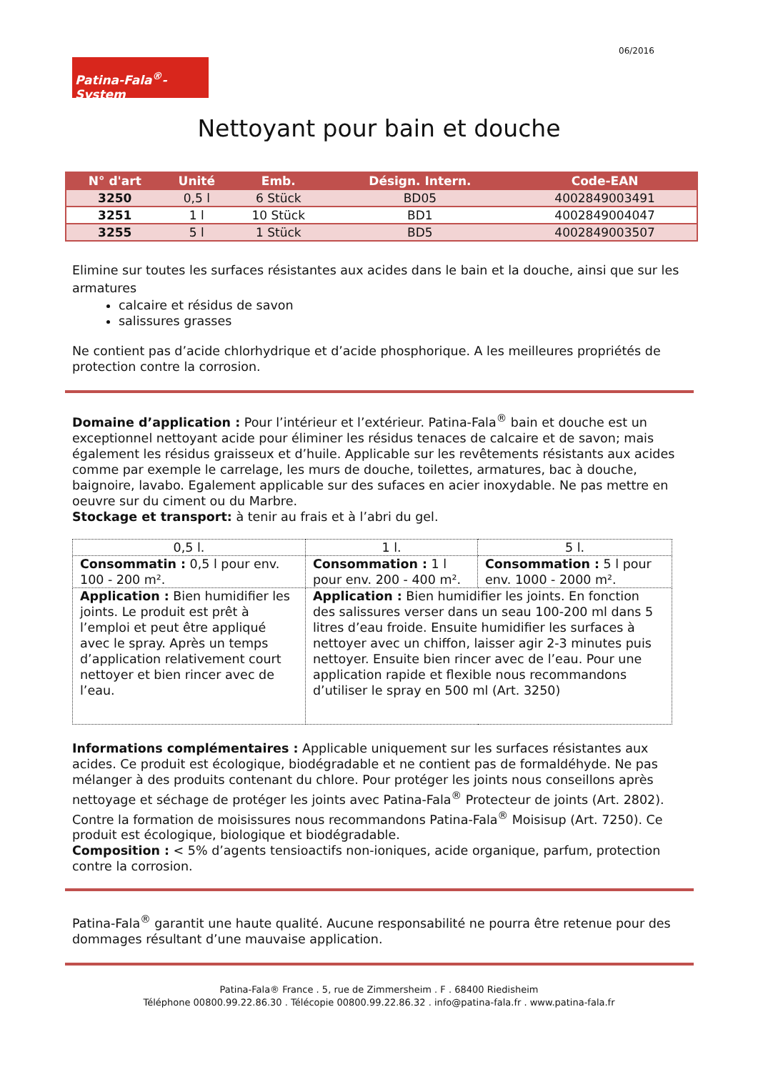06/2016
Patina-Fala<sup>®</sup>-System
Nettoyant pour bain et douche
| N° d'art | Unité | Emb. | Désign. Intern. | Code-EAN |
| --- | --- | --- | --- | --- |
| 3250 | 0,5 l | 6 Stück | BD05 | 4002849003491 |
| 3251 | 1 l | 10 Stück | BD1 | 4002849004047 |
| 3255 | 5 l | 1 Stück | BD5 | 4002849003507 |
Elimine sur toutes les surfaces résistantes aux acides dans le bain et la douche, ainsi que sur les armatures
calcaire et résidus de savon
salissures grasses
Ne contient pas d’acide chlorhydrique et d’acide phosphorique. A les meilleures propriétés de protection contre la corrosion.
Domaine d’application : Pour l’intérieur et l’extérieur. Patina-Fala<sup>®</sup> bain et douche est un exceptionnel nettoyant acide pour éliminer les résidus tenaces de calcaire et de savon; mais également les résidus graisseux et d’huile. Applicable sur les revêtements résistants aux acides comme par exemple le carrelage, les murs de douche, toilettes, armatures, bac à douche, baignoire, lavabo. Egalement applicable sur des sufaces en acier inoxydable. Ne pas mettre en oeuvre sur du ciment ou du Marbre.
Stockage et transport: à tenir au frais et à l’abri du gel.
| 0,5 l. | 1 l. | 5 l. |
| Consommatin : 0,5 l pour env. 100 - 200 m². | Consommation : 1 l pour env. 200 - 400 m². | Consommation : 5 l pour env. 1000 - 2000 m². |
| Application : Bien humidifier les joints. Le produit est prêt à l’emploi et peut être appliqué avec le spray. Après un temps d’application relativement court nettoyer et bien rincer avec de l’eau. | Application : Bien humidifier les joints. En fonction des salissures verser dans un seau 100-200 ml dans 5 litres d’eau froide. Ensuite humidifier les surfaces à nettoyer avec un chiffon, laisser agir 2-3 minutes puis nettoyer. Ensuite bien rincer avec de l’eau. Pour une application rapide et flexible nous recommandons d’utiliser le spray en 500 ml (Art. 3250) | |
Informations complémentaires : Applicable uniquement sur les surfaces résistantes aux acides. Ce produit est écologique, biodégradable et ne contient pas de formaldéhyde. Ne pas mélanger à des produits contenant du chlore. Pour protéger les joints nous conseillons après nettoyage et séchage de protéger les joints avec Patina-Fala<sup>®</sup> Protecteur de joints (Art. 2802). Contre la formation de moisissures nous recommandons Patina-Fala<sup>®</sup> Moisisup (Art. 7250). Ce produit est écologique, biologique et biodégradable.
Composition : < 5% d’agents tensioactifs non-ioniques, acide organique, parfum, protection contre la corrosion.
Patina-Fala<sup>®</sup> garantit une haute qualité. Aucune responsabilité ne pourra être retenue pour des dommages résultant d’une mauvaise application.
Patina-Fala® France . 5, rue de Zimmersheim . F . 68400 Riedisheim
Téléphone 00800.99.22.86.30 . Télécopie 00800.99.22.86.32 . info@patina-fala.fr . www.patina-fala.fr